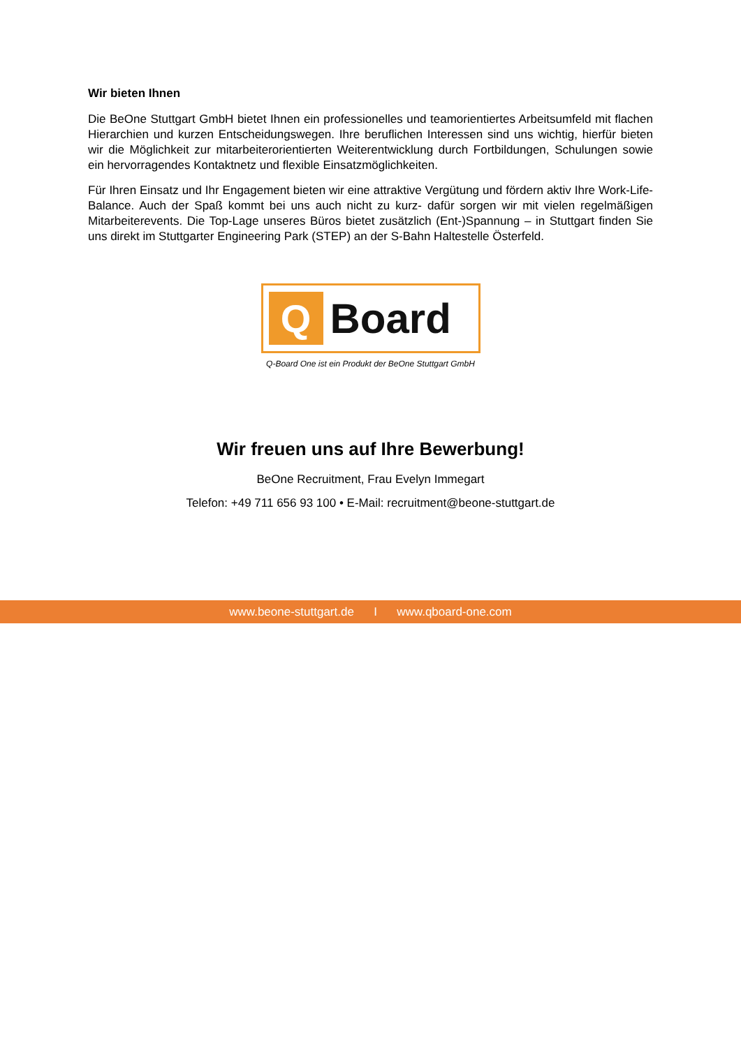Wir bieten Ihnen
Die BeOne Stuttgart GmbH bietet Ihnen ein professionelles und teamorientiertes Arbeitsumfeld mit flachen Hierarchien und kurzen Entscheidungswegen. Ihre beruflichen Interessen sind uns wichtig, hierfür bieten wir die Möglichkeit zur mitarbeiterorientierten Weiterentwicklung durch Fortbildungen, Schulungen sowie ein hervorragendes Kontaktnetz und flexible Einsatzmöglichkeiten.
Für Ihren Einsatz und Ihr Engagement bieten wir eine attraktive Vergütung und fördern aktiv Ihre Work-Life-Balance. Auch der Spaß kommt bei uns auch nicht zu kurz- dafür sorgen wir mit vielen regelmäßigen Mitarbeiterevents. Die Top-Lage unseres Büros bietet zusätzlich (Ent-)Spannung – in Stuttgart finden Sie uns direkt im Stuttgarter Engineering Park (STEP) an der S-Bahn Haltestelle Österfeld.
Q
Board
Q-Board One ist ein Produkt der BeOne Stuttgart GmbH
Wir freuen uns auf Ihre Bewerbung!
BeOne Recruitment, Frau Evelyn Immegart
Telefon: +49 711 656 93 100 • E-Mail: recruitment@beone-stuttgart.de
www.beone-stuttgart.de I www.qboard-one.com